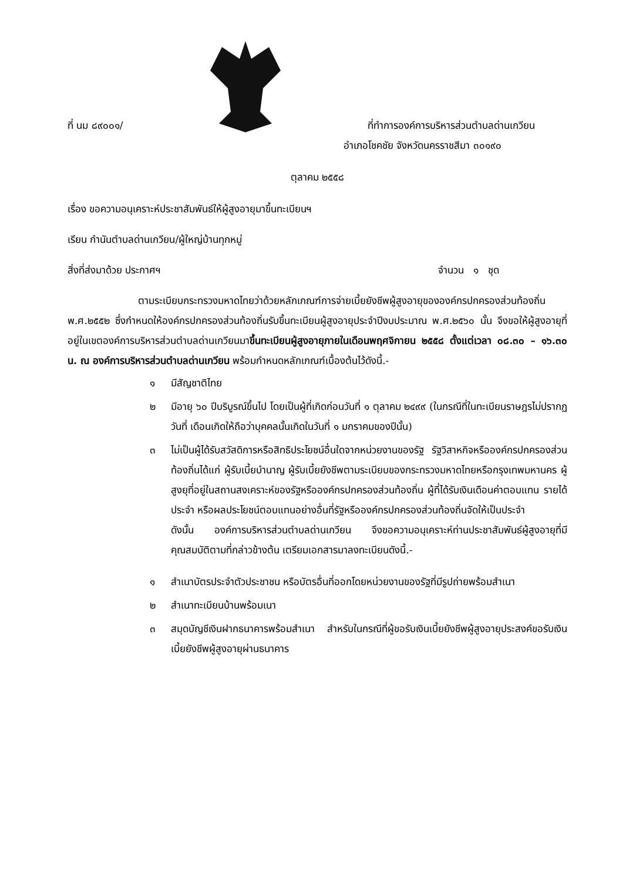ที่ นม ๘๙๐๐๑/
ที่ทำการองค์การบริหารส่วนตำบลด่านเกวียน
อำเภอโชคชัย จังหวัดนครราชสีมา ๓๐๑๙๐
ตุลาคม ๒๕๕๘
เรื่อง ขอความอนุเคราะห์ประชาสัมพันธ์ให้ผู้สูงอายุมาขึ้นทะเบียนฯ
เรียน กำนันตำบลด่านเกวียน/ผู้ใหญ่บ้านทุกหมู่
สิ่งที่ส่งมาด้วย ประกาศฯ จำนวน ๑ ชุด
ตามระเบียบกระทรวงมหาดไทยว่าด้วยหลักเกณฑ์การจ่ายเบี้ยยังชีพผู้สูงอายุขององค์กรปกครองส่วนท้องถิ่น พ.ศ.๒๕๕๒ ซึ่งกำหนดให้องค์กรปกครองส่วนท้องถิ่นรับขึ้นทะเบียนผู้สูงอายุประจำปีงบประมาณ พ.ศ.๒๕๖๐ นั้น จึงขอให้ผู้สูงอายุที่อยู่ในเขตองค์การบริหารส่วนตำบลด่านเกวียนมาขึ้นทะเบียนผู้สูงอายุภายในเดือนพฤศจิกายน ๒๕๕๘ ตั้งแต่เวลา ๐๘.๓๐ – ๑๖.๓๐ น. ณ องค์การบริหารส่วนตำบลด่านเกวียน พร้อมกำหนดหลักเกณฑ์เบื้องต้นไว้ดังนี้.-
๑ มีสัญชาติไทย
๒ มีอายุ ๖๐ ปีบริบูรณ์ขึ้นไป โดยเป็นผู้ที่เกิดก่อนวันที่ ๑ ตุลาคม ๒๔๙๙ (ในกรณีที่ในทะเบียนราษฎรไม่ปรากฏ วันที่ เดือนเกิดให้ถือว่าบุคคลนั้นเกิดในวันที่ ๑ มกราคมของปีนั้น)
๓ ไม่เป็นผู้ได้รับสวัสดิการหรือสิทธิประโยชน์อื่นใดจากหน่วยงานของรัฐ รัฐวิสาหกิจหรือองค์กรปกครองส่วนท้องถิ่นได้แก่ ผู้รับเบี้ยบำนาญ ผู้รับเบี้ยยังชีพตามระเบียบของกระทรวงมหาดไทยหรือกรุงเทพมหานคร ผู้สูงยุที่อยู่ในสถานสงเคราะห์ของรัฐหรือองค์กรปกครองส่วนท้องถิ่น ผู้ที่ได้รับเงินเดือนค่าตอบแทน รายได้ประจำ หรือผลประโยชน์ตอบแทนอย่างอื่นที่รัฐหรือองค์กรปกครองส่วนท้องถิ่นจัดให้เป็นประจำ
ดังนั้น องค์การบริหารส่วนตำบลด่านเกวียน จึงขอความอนุเคราะห์ท่านประชาสัมพันธ์ผู้สูงอายุที่มีคุณสมบัติตามที่กล่าวข้างต้น เตรียมเอกสารมาลงทะเบียนดังนี้.-
๑ สำเนาบัตรประจำตัวประชาชน หรือบัตรอื่นที่ออกโดยหน่วยงานของรัฐที่มีรูปถ่ายพร้อมสำเนา
๒ สำเนาทะเบียนบ้านพร้อมเนา
๓ สมุดบัญชีเงินฝากธนาคารพร้อมสำเนา สำหรับในกรณีที่ผู้ขอรับเงินเบี้ยยังชีพผู้สูงอายุประสงค์ขอรับเงินเบี้ยยังชีพผู้สูงอายุผ่านธนาคาร